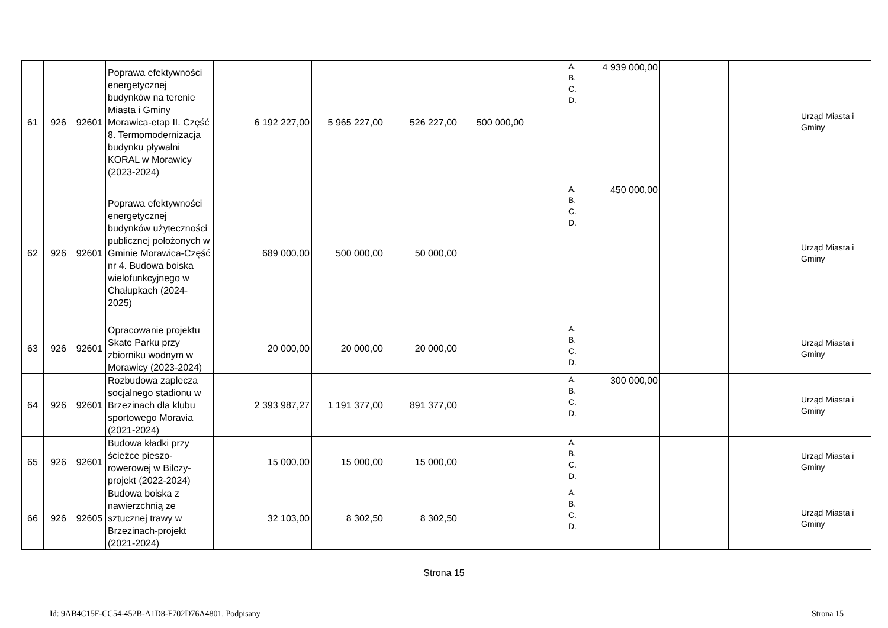| 61 | 926 | 92601 | Poprawa efektywności energetycznej budynków na terenie Miasta i Gminy Morawica-etap II. Część 8. Termomodernizacja budynku pływalni KORAL w Morawicy (2023-2024) | 6 192 227,00 | 5 965 227,00 | 526 227,00 | 500 000,00 | | A. B. C. D. | 4 939 000,00 | | | Urząd Miasta i Gminy |
| 62 | 926 | 92601 | Poprawa efektywności energetycznej budynków użyteczności publicznej położonych w Gminie Morawica-Część nr 4. Budowa boiska wielofunkcyjnego w Chałupkach (2024-2025) | 689 000,00 | 500 000,00 | 50 000,00 | | | A. B. C. D. | 450 000,00 | | | Urząd Miasta i Gminy |
| 63 | 926 | 92601 | Opracowanie projektu Skate Parku przy zbiorniku wodnym w Morawicy (2023-2024) | 20 000,00 | 20 000,00 | 20 000,00 | | | A. B. C. D. | | | | Urząd Miasta i Gminy |
| 64 | 926 | 92601 | Rozbudowa zaplecza socjalnego stadionu w Brzezinach dla klubu sportowego Moravia (2021-2024) | 2 393 987,27 | 1 191 377,00 | 891 377,00 | | | A. B. C. D. | 300 000,00 | | | Urząd Miasta i Gminy |
| 65 | 926 | 92601 | Budowa kładki przy ścieżce pieszo-rowerowej w Bilczy-projekt (2022-2024) | 15 000,00 | 15 000,00 | 15 000,00 | | | A. B. C. D. | | | | Urząd Miasta i Gminy |
| 66 | 926 | 92605 | Budowa boiska z nawierzchnią ze sztucznej trawy w Brzezinach-projekt (2021-2024) | 32 103,00 | 8 302,50 | 8 302,50 | | | A. B. C. D. | | | | Urząd Miasta i Gminy |
Strona 15
Id: 9AB4C15F-CC54-452B-A1D8-F702D76A4801. Podpisany Strona 15